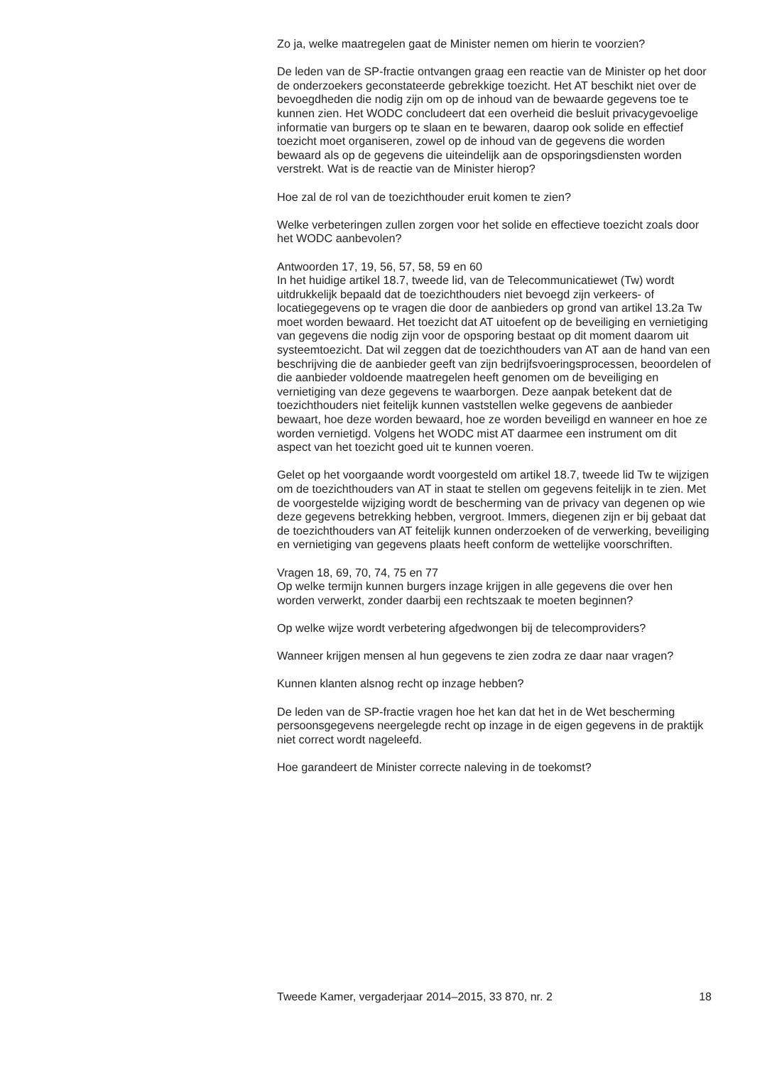Zo ja, welke maatregelen gaat de Minister nemen om hierin te voorzien?
De leden van de SP-fractie ontvangen graag een reactie van de Minister op het door de onderzoekers geconstateerde gebrekkige toezicht. Het AT beschikt niet over de bevoegdheden die nodig zijn om op de inhoud van de bewaarde gegevens toe te kunnen zien. Het WODC concludeert dat een overheid die besluit privacygevoelige informatie van burgers op te slaan en te bewaren, daarop ook solide en effectief toezicht moet organiseren, zowel op de inhoud van de gegevens die worden bewaard als op de gegevens die uiteindelijk aan de opsporingsdiensten worden verstrekt. Wat is de reactie van de Minister hierop?
Hoe zal de rol van de toezichthouder eruit komen te zien?
Welke verbeteringen zullen zorgen voor het solide en effectieve toezicht zoals door het WODC aanbevolen?
Antwoorden 17, 19, 56, 57, 58, 59 en 60
In het huidige artikel 18.7, tweede lid, van de Telecommunicatiewet (Tw) wordt uitdrukkelijk bepaald dat de toezichthouders niet bevoegd zijn verkeers- of locatiegegevens op te vragen die door de aanbieders op grond van artikel 13.2a Tw moet worden bewaard. Het toezicht dat AT uitoefent op de beveiliging en vernietiging van gegevens die nodig zijn voor de opsporing bestaat op dit moment daarom uit systeemtoezicht. Dat wil zeggen dat de toezichthouders van AT aan de hand van een beschrijving die de aanbieder geeft van zijn bedrijfsvoeringsprocessen, beoordelen of die aanbieder voldoende maatregelen heeft genomen om de beveiliging en vernietiging van deze gegevens te waarborgen. Deze aanpak betekent dat de toezichthouders niet feitelijk kunnen vaststellen welke gegevens de aanbieder bewaart, hoe deze worden bewaard, hoe ze worden beveiligd en wanneer en hoe ze worden vernietigd. Volgens het WODC mist AT daarmee een instrument om dit aspect van het toezicht goed uit te kunnen voeren.
Gelet op het voorgaande wordt voorgesteld om artikel 18.7, tweede lid Tw te wijzigen om de toezichthouders van AT in staat te stellen om gegevens feitelijk in te zien. Met de voorgestelde wijziging wordt de bescherming van de privacy van degenen op wie deze gegevens betrekking hebben, vergroot. Immers, diegenen zijn er bij gebaat dat de toezichthouders van AT feitelijk kunnen onderzoeken of de verwerking, beveiliging en vernietiging van gegevens plaats heeft conform de wettelijke voorschriften.
Vragen 18, 69, 70, 74, 75 en 77
Op welke termijn kunnen burgers inzage krijgen in alle gegevens die over hen worden verwerkt, zonder daarbij een rechtszaak te moeten beginnen?
Op welke wijze wordt verbetering afgedwongen bij de telecomproviders?
Wanneer krijgen mensen al hun gegevens te zien zodra ze daar naar vragen?
Kunnen klanten alsnog recht op inzage hebben?
De leden van de SP-fractie vragen hoe het kan dat het in de Wet bescherming persoonsgegevens neergelegde recht op inzage in de eigen gegevens in de praktijk niet correct wordt nageleefd.
Hoe garandeert de Minister correcte naleving in de toekomst?
Tweede Kamer, vergaderjaar 2014–2015, 33 870, nr. 2 18